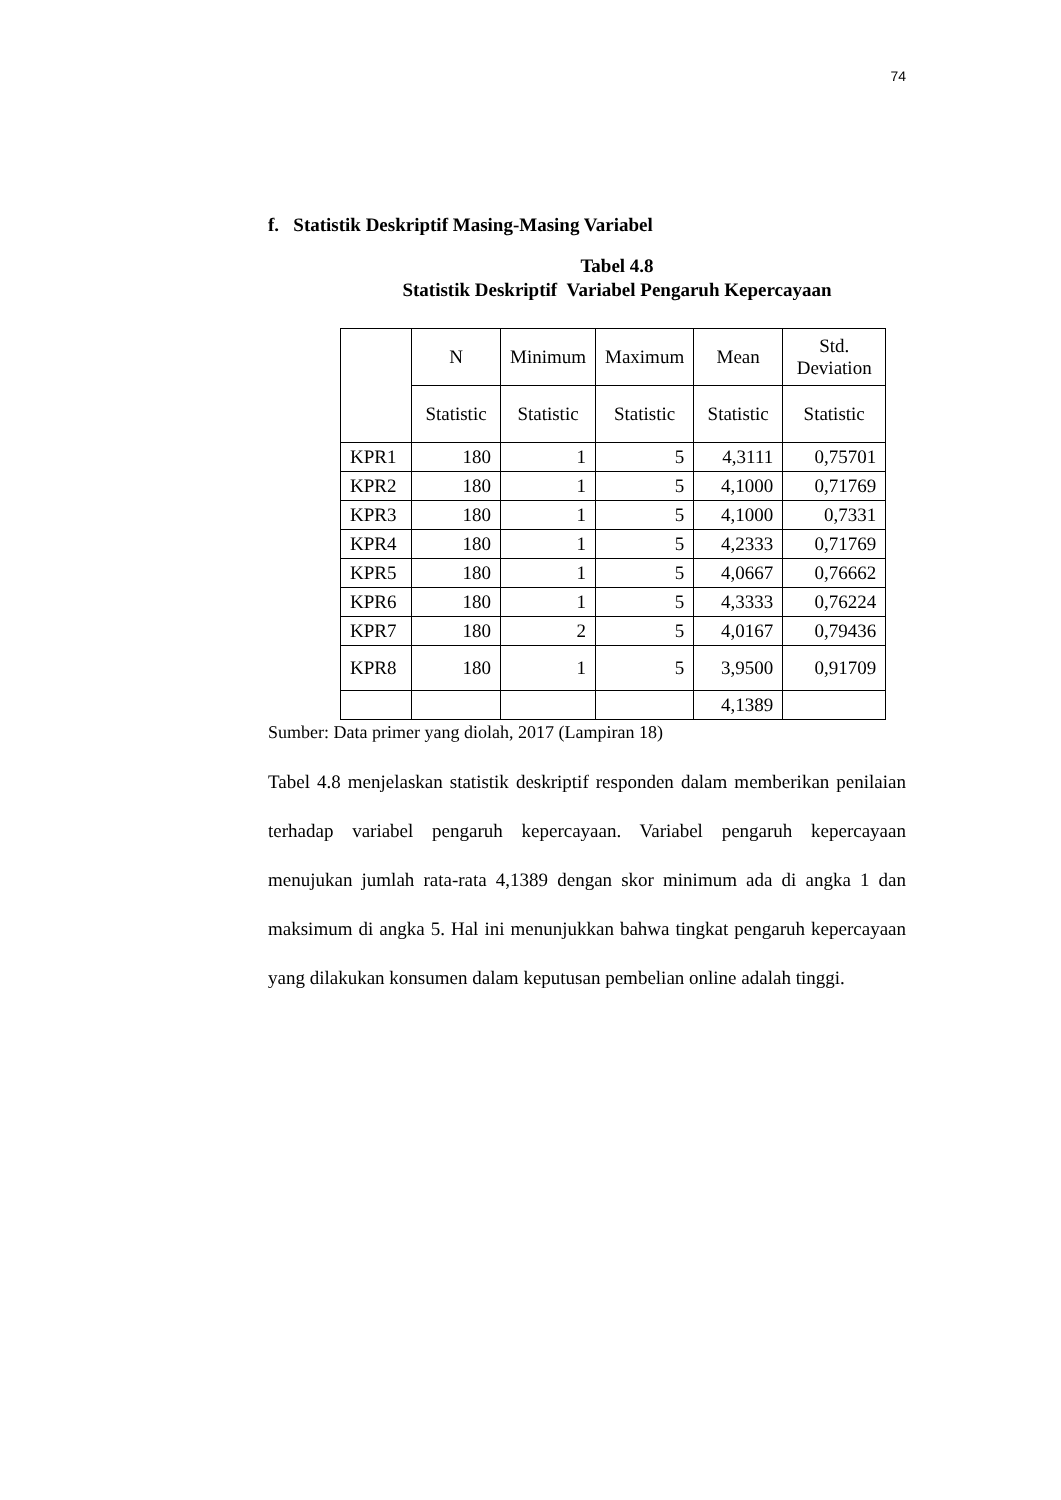74
f. Statistik Deskriptif Masing-Masing Variabel
Tabel 4.8
Statistik Deskriptif Variabel Pengaruh Kepercayaan
| | N | Minimum | Maximum | Mean | Std. Deviation |
| --- | --- | --- | --- | --- | --- |
| | Statistic | Statistic | Statistic | Statistic | Statistic |
| KPR1 | 180 | 1 | 5 | 4,3111 | 0,75701 |
| KPR2 | 180 | 1 | 5 | 4,1000 | 0,71769 |
| KPR3 | 180 | 1 | 5 | 4,1000 | 0,7331 |
| KPR4 | 180 | 1 | 5 | 4,2333 | 0,71769 |
| KPR5 | 180 | 1 | 5 | 4,0667 | 0,76662 |
| KPR6 | 180 | 1 | 5 | 4,3333 | 0,76224 |
| KPR7 | 180 | 2 | 5 | 4,0167 | 0,79436 |
| KPR8 | 180 | 1 | 5 | 3,9500 | 0,91709 |
| | | | | 4,1389 | |
Sumber: Data primer yang diolah, 2017 (Lampiran 18)
Tabel 4.8 menjelaskan statistik deskriptif responden dalam memberikan penilaian terhadap variabel pengaruh kepercayaan. Variabel pengaruh kepercayaan menujukan jumlah rata-rata 4,1389 dengan skor minimum ada di angka 1 dan maksimum di angka 5. Hal ini menunjukkan bahwa tingkat pengaruh kepercayaan yang dilakukan konsumen dalam keputusan pembelian online adalah tinggi.